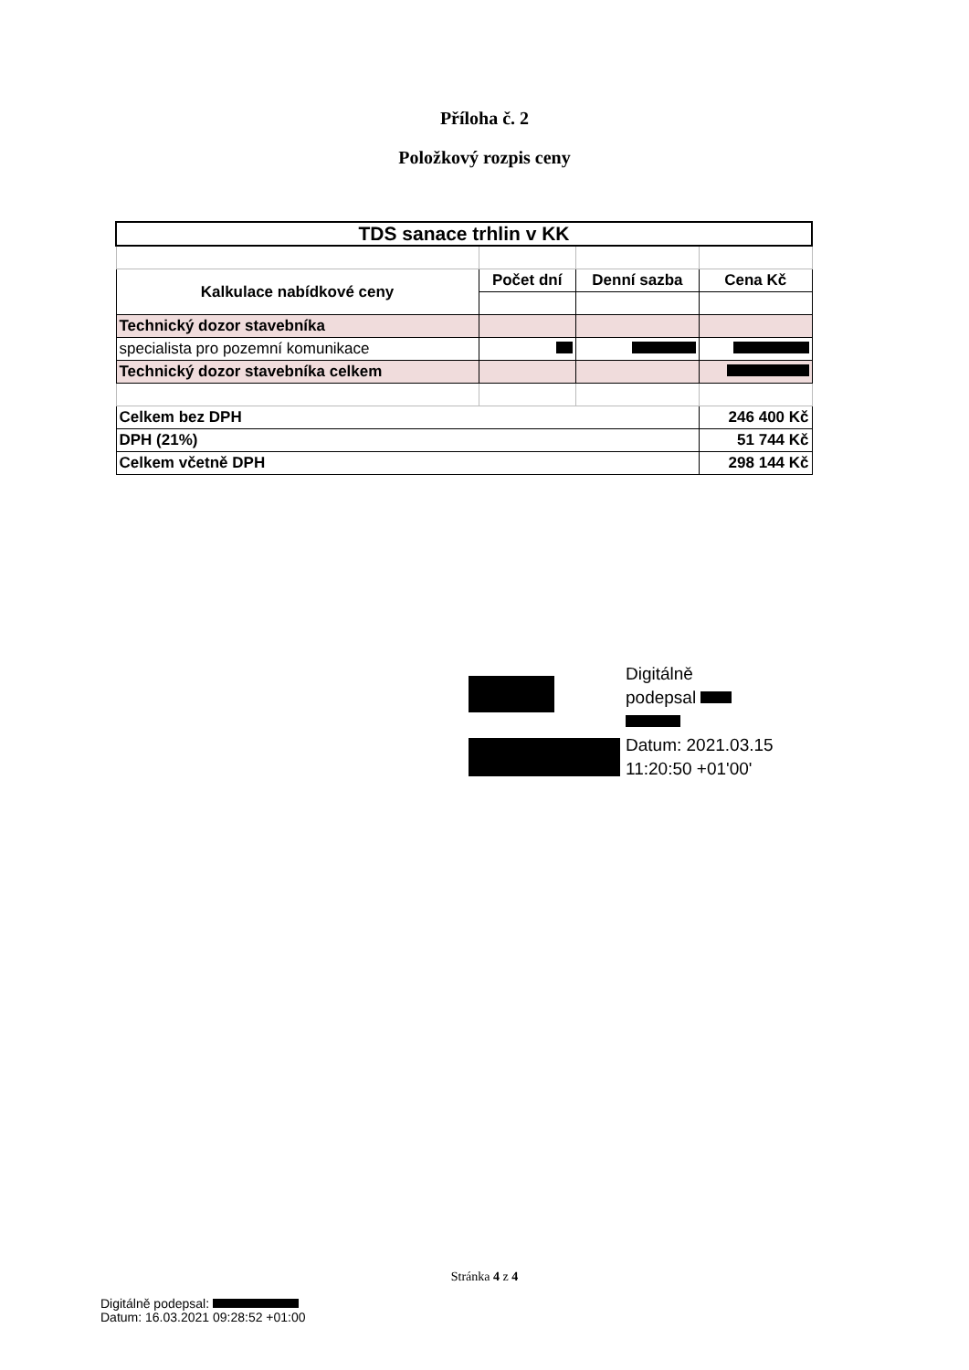Příloha č. 2
Položkový rozpis ceny
| TDS sanace trhlin v KK | | | |
| Kalkulace nabídkové ceny | Počet dní | Denní sazba | Cena Kč |
| Technický dozor stavebníka | | | |
| specialista pro pozemní komunikace | | | |
| Technický dozor stavebníka celkem | | | |
| Celkem bez DPH | | | 246 400 Kč |
| DPH (21%) | | | 51 744 Kč |
| Celkem včetně DPH | | | 298 144 Kč |
Digitálně
podepsal
Datum: 2021.03.15
11:20:50 +01'00'
Stránka 4 z 4
Digitálně podepsal:
Datum: 16.03.2021 09:28:52 +01:00